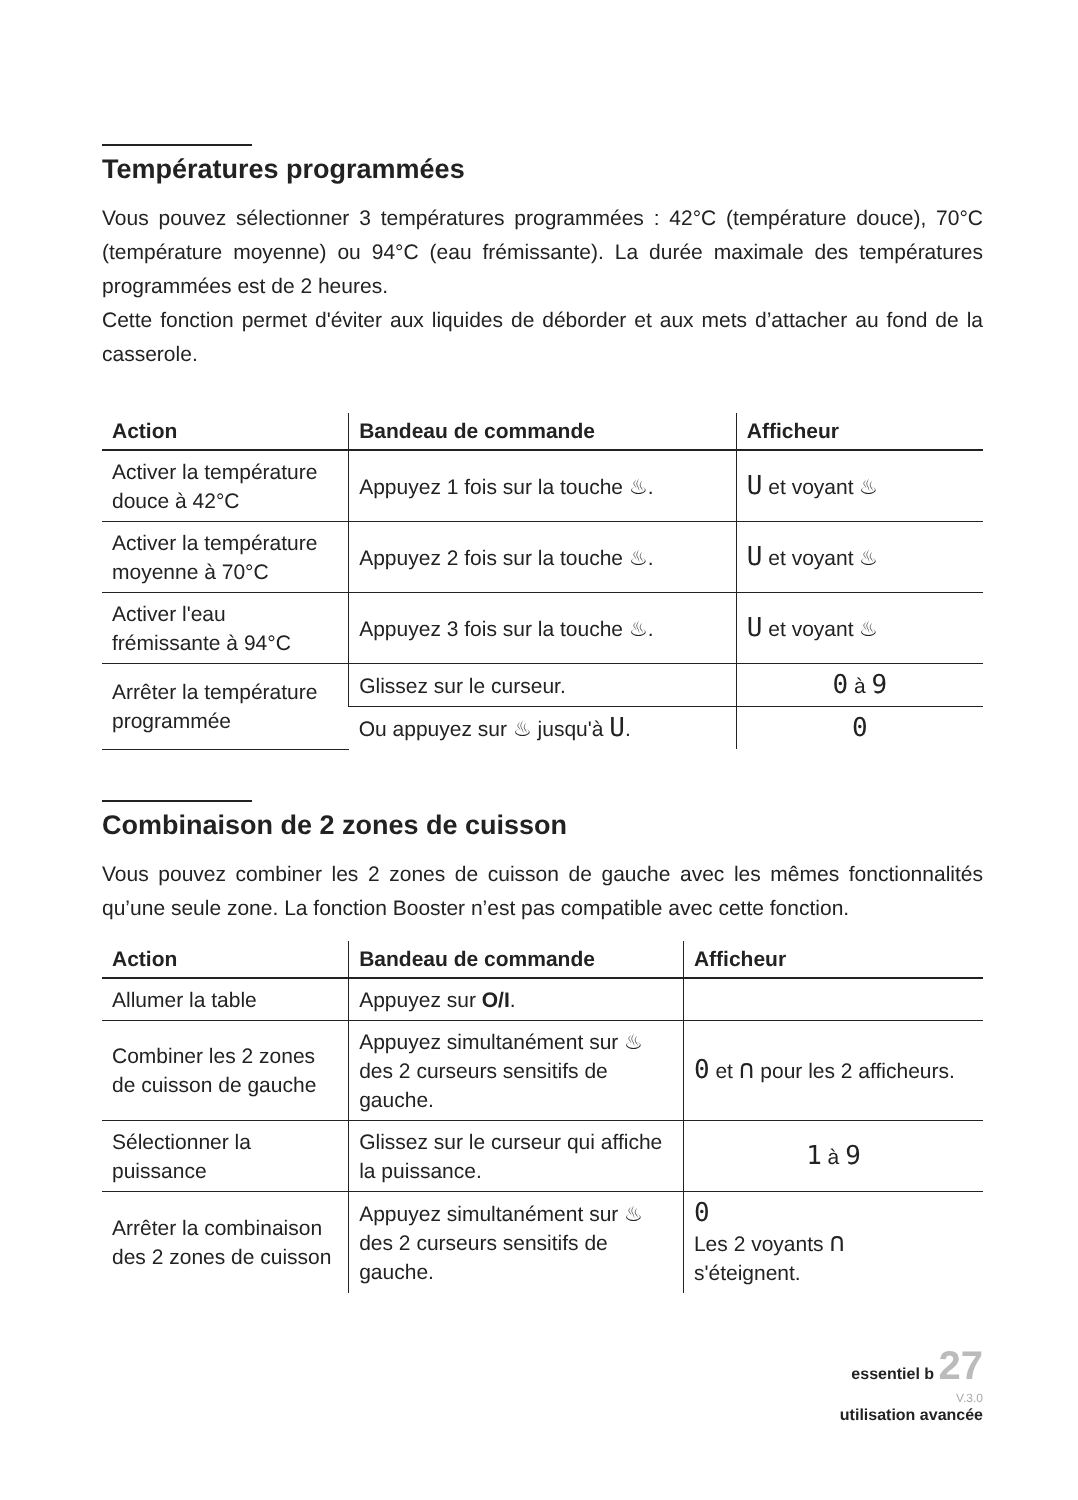Températures programmées
Vous pouvez sélectionner 3 températures programmées : 42°C (température douce), 70°C (température moyenne) ou 94°C (eau frémissante). La durée maximale des températures programmées est de 2 heures.
Cette fonction permet d'éviter aux liquides de déborder et aux mets d’attacher au fond de la casserole.
| Action | Bandeau de commande | Afficheur |
| --- | --- | --- |
| Activer la température douce à 42°C | Appuyez 1 fois sur la touche ♨. | U et voyant ♨ |
| Activer la température moyenne à 70°C | Appuyez 2 fois sur la touche ♨. | U et voyant ♨ |
| Activer l'eau frémissante à 94°C | Appuyez 3 fois sur la touche ♨. | U et voyant ♨ |
| Arrêter la température programmée | Glissez sur le curseur. | 0 à 9 |
| | Ou appuyez sur ♨ jusqu'à U . | 0 |
Combinaison de 2 zones de cuisson
Vous pouvez combiner les 2 zones de cuisson de gauche avec les mêmes fonctionnalités qu’une seule zone. La fonction Booster n’est pas compatible avec cette fonction.
| Action | Bandeau de commande | Afficheur |
| --- | --- | --- |
| Allumer la table | Appuyez sur O/I . | |
| Combiner les 2 zones de cuisson de gauche | Appuyez simultanément sur ♨ des 2 curseurs sensitifs de gauche. | 0 et ∩ pour les 2 afficheurs. |
| Sélectionner la puissance | Glissez sur le curseur qui affiche la puissance. | 1 à 9 |
| Arrêter la combinaison des 2 zones de cuisson | Appuyez simultanément sur ♨ des 2 curseurs sensitifs de gauche. | 0 Les 2 voyants ∩ s'éteignent. |
essentiel b 27
V.3.0
utilisation avancée